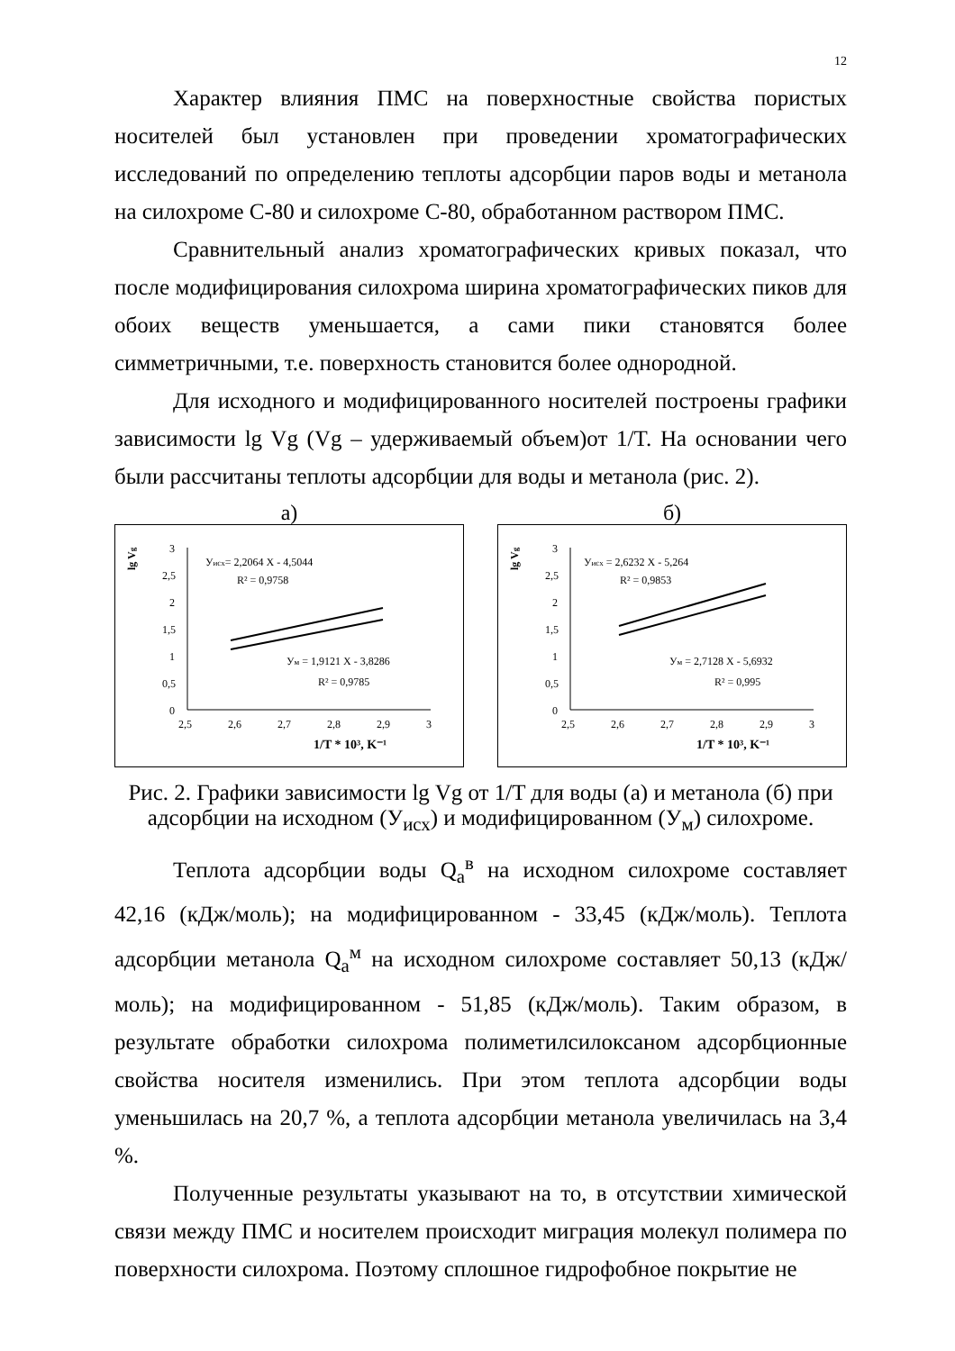12
Характер влияния ПМС на поверхностные свойства пористых носителей был установлен при проведении хроматографических исследований по определению теплоты адсорбции паров воды и метанола на силохроме С-80 и силохроме С-80, обработанном раствором ПМС.
Сравнительный анализ хроматографических кривых показал, что после модифицирования силохрома ширина хроматографических пиков для обоих веществ уменьшается, а сами пики становятся более симметричными, т.е. поверхность становится более однородной.
Для исходного и модифицированного носителей построены графики зависимости lg Vg (Vg – удерживаемый объем)от 1/T. На основании чего были рассчитаны теплоты адсорбции для воды и метанола (рис. 2).
а)
lg Vg
3
2,5
2
1,5
1
0,5
0
2,5
2,6
2,7
2,8
2,9
3
Уисх= 2,2064 X - 4,5044
R² = 0,9758
Ум = 1,9121 X - 3,8286
R² = 0,9785
1/T * 10³, K⁻¹
б)
lg Vg
3
2,5
2
1,5
1
0,5
0
2,5
2,6
2,7
2,8
2,9
3
Уисх = 2,6232 X - 5,264
R² = 0,9853
Ум = 2,7128 X - 5,6932
R² = 0,995
1/T * 10³, K⁻¹
Рис. 2. Графики зависимости lg Vg от 1/T для воды (а) и метанола (б) при адсорбции на исходном (У<sub>исх</sub>) и модифицированном (У<sub>м</sub>) силохроме.
Теплота адсорбции воды Q<sub>a</sub><sup>в</sup> на исходном силохроме составляет 42,16 (кДж/моль); на модифицированном - 33,45 (кДж/моль). Теплота адсорбции метанола Q<sub>a</sub><sup>м</sup> на исходном силохроме составляет 50,13 (кДж/моль); на модифицированном - 51,85 (кДж/моль). Таким образом, в результате обработки силохрома полиметилсилоксаном адсорбционные свойства носителя изменились. При этом теплота адсорбции воды уменьшилась на 20,7 %, а теплота адсорбции метанола увеличилась на 3,4 %.
Полученные результаты указывают на то, в отсутствии химической связи между ПМС и носителем происходит миграция молекул полимера по поверхности силохрома. Поэтому сплошное гидрофобное покрытие не